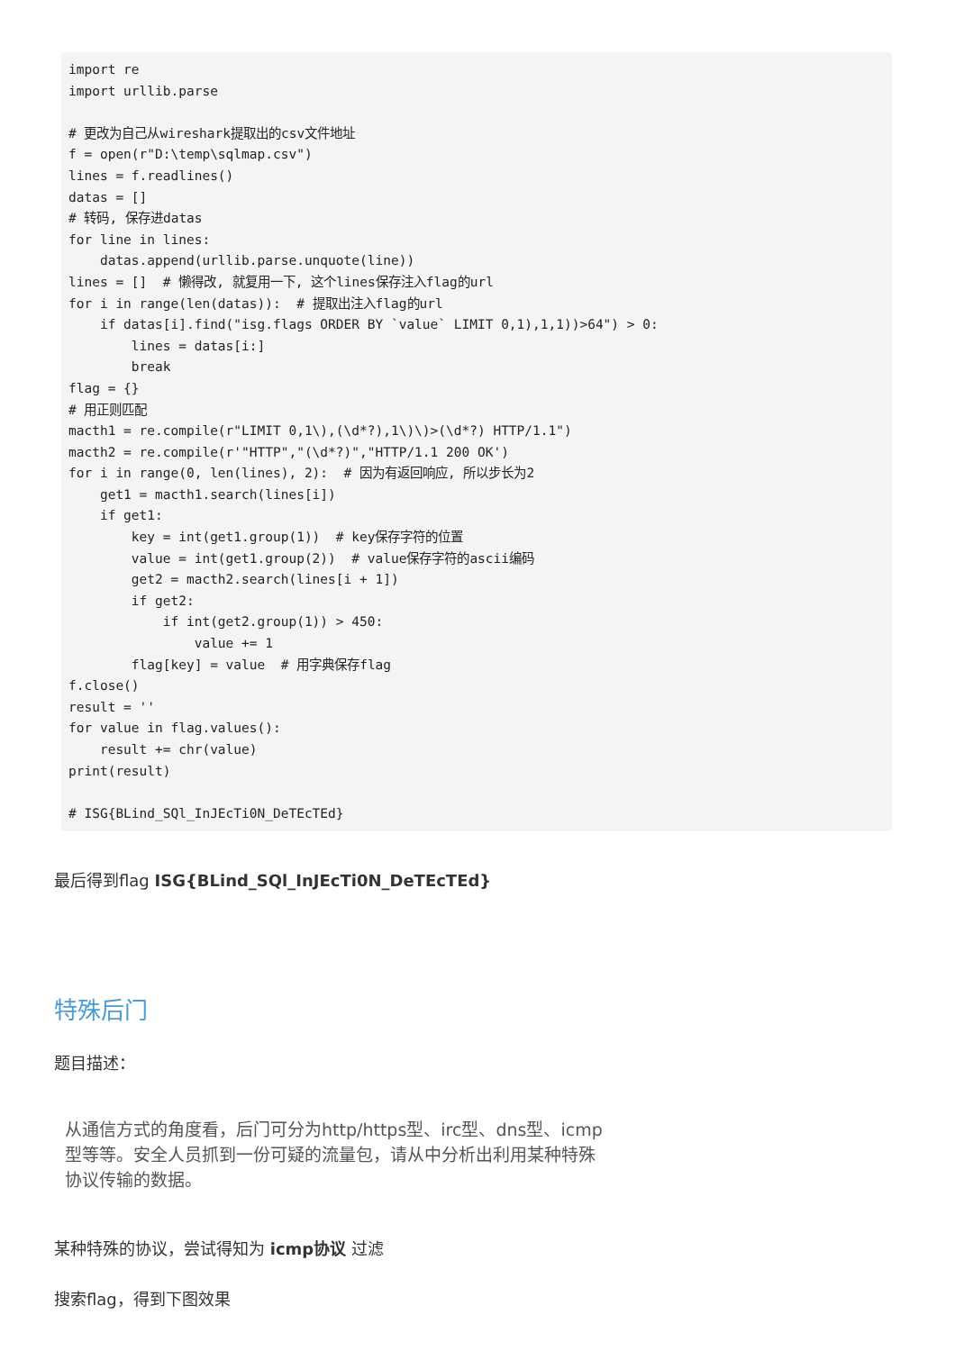import re
import urllib.parse

# 更改为自己从wireshark提取出的csv文件地址
f = open(r"D:\temp\sqlmap.csv")
lines = f.readlines()
datas = []
# 转码, 保存进datas
for line in lines:
    datas.append(urllib.parse.unquote(line))
lines = []  # 懒得改, 就复用一下, 这个lines保存注入flag的url
for i in range(len(datas)):  # 提取出注入flag的url
    if datas[i].find("isg.flags ORDER BY `value` LIMIT 0,1),1,1))>64") > 0:
        lines = datas[i:]
        break
flag = {}
# 用正则匹配
macth1 = re.compile(r"LIMIT 0,1\),(\d*?),1\)\)>(\d*?) HTTP/1.1")
macth2 = re.compile(r'"HTTP","(\d*?)","HTTP/1.1 200 OK')
for i in range(0, len(lines), 2):  # 因为有返回响应, 所以步长为2
    get1 = macth1.search(lines[i])
    if get1:
        key = int(get1.group(1))  # key保存字符的位置
        value = int(get1.group(2))  # value保存字符的ascii编码
        get2 = macth2.search(lines[i + 1])
        if get2:
            if int(get2.group(1)) > 450:
                value += 1
        flag[key] = value  # 用字典保存flag
f.close()
result = ''
for value in flag.values():
    result += chr(value)
print(result)

# ISG{BLind_SQl_InJEcTi0N_DeTEcTEd}
最后得到flag ISG{BLind_SQl_InJEcTi0N_DeTEcTEd}
特殊后门
题目描述：
从通信方式的角度看，后门可分为http/https型、irc型、dns型、icmp型等等。安全人员抓到一份可疑的流量包，请从中分析出利用某种特殊协议传输的数据。
某种特殊的协议，尝试得知为 icmp协议 过滤
搜索flag，得到下图效果